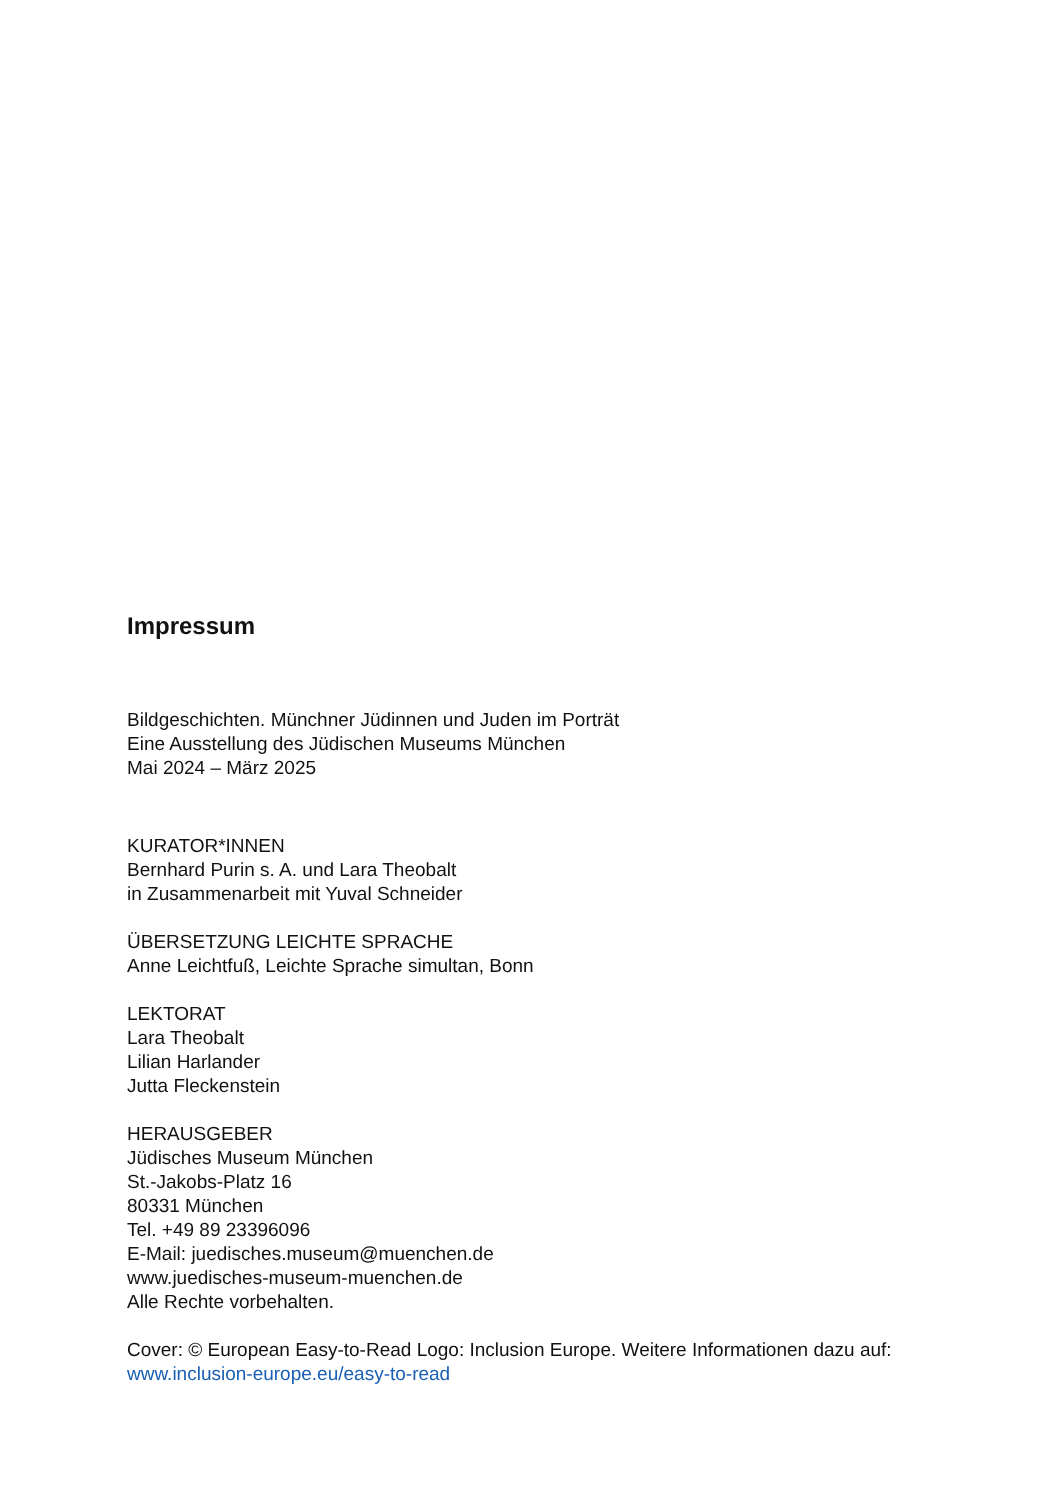Impressum
Bildgeschichten. Münchner Jüdinnen und Juden im Porträt
Eine Ausstellung des Jüdischen Museums München
Mai 2024 – März 2025
KURATOR*INNEN
Bernhard Purin s. A. und Lara Theobalt
in Zusammenarbeit mit Yuval Schneider
ÜBERSETZUNG LEICHTE SPRACHE
Anne Leichtfuß, Leichte Sprache simultan, Bonn
LEKTORAT
Lara Theobalt
Lilian Harlander
Jutta Fleckenstein
HERAUSGEBER
Jüdisches Museum München
St.-Jakobs-Platz 16
80331 München
Tel. +49 89 23396096
E-Mail: juedisches.museum@muenchen.de
www.juedisches-museum-muenchen.de
Alle Rechte vorbehalten.
Cover: © European Easy-to-Read Logo: Inclusion Europe. Weitere Informationen dazu auf:
www.inclusion-europe.eu/easy-to-read